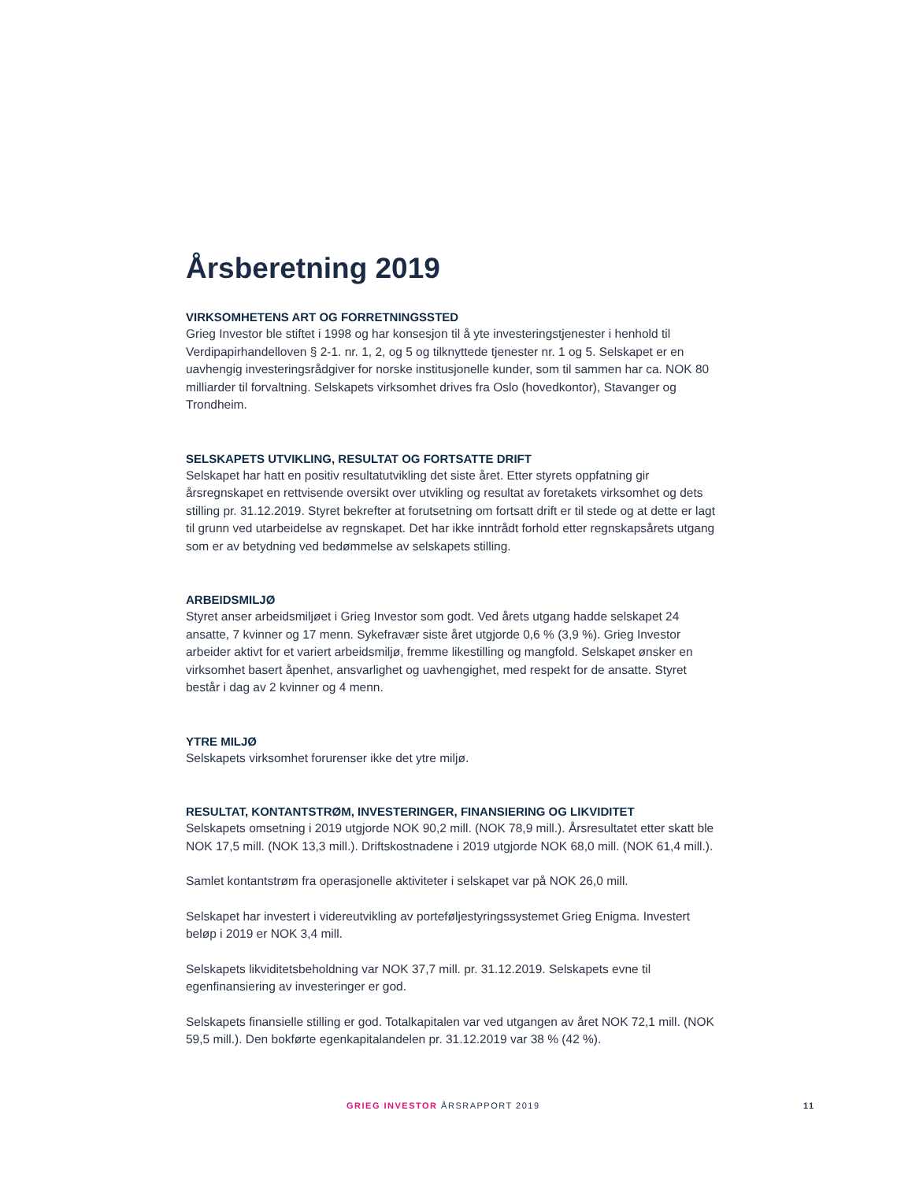Årsberetning 2019
VIRKSOMHETENS ART OG FORRETNINGSSTED
Grieg Investor ble stiftet i 1998 og har konsesjon til å yte investeringstjenester i henhold til Verdipapirhandelloven § 2-1. nr. 1, 2, og 5 og tilknyttede tjenester nr. 1 og 5. Selskapet er en uavhengig investeringsrådgiver for norske institusjonelle kunder, som til sammen har ca. NOK 80 milliarder til forvaltning. Selskapets virksomhet drives fra Oslo (hovedkontor), Stavanger og Trondheim.
SELSKAPETS UTVIKLING, RESULTAT OG FORTSATTE DRIFT
Selskapet har hatt en positiv resultatutvikling det siste året. Etter styrets oppfatning gir årsregnskapet en rettvisende oversikt over utvikling og resultat av foretakets virksomhet og dets stilling pr. 31.12.2019. Styret bekrefter at forutsetning om fortsatt drift er til stede og at dette er lagt til grunn ved utarbeidelse av regnskapet. Det har ikke inntrådt forhold etter regnskapsårets utgang som er av betydning ved bedømmelse av selskapets stilling.
ARBEIDSMILJØ
Styret anser arbeidsmiljøet i Grieg Investor som godt. Ved årets utgang hadde selskapet 24 ansatte, 7 kvinner og 17 menn. Sykefravær siste året utgjorde 0,6 % (3,9 %). Grieg Investor arbeider aktivt for et variert arbeidsmiljø, fremme likestilling og mangfold. Selskapet ønsker en virksomhet basert åpenhet, ansvarlighet og uavhengighet, med respekt for de ansatte. Styret består i dag av 2 kvinner og 4 menn.
YTRE MILJØ
Selskapets virksomhet forurenser ikke det ytre miljø.
RESULTAT, KONTANTSTRØM, INVESTERINGER, FINANSIERING OG LIKVIDITET
Selskapets omsetning i 2019 utgjorde NOK 90,2 mill. (NOK 78,9 mill.). Årsresultatet etter skatt ble NOK 17,5 mill. (NOK 13,3 mill.). Driftskostnadene i 2019 utgjorde NOK 68,0 mill. (NOK 61,4 mill.).
Samlet kontantstrøm fra operasjonelle aktiviteter i selskapet var på NOK 26,0 mill.
Selskapet har investert i videreutvikling av porteføljestyringssystemet Grieg Enigma. Investert beløp i 2019 er NOK 3,4 mill.
Selskapets likviditetsbeholdning var NOK 37,7 mill. pr. 31.12.2019. Selskapets evne til egenfinansiering av investeringer er god.
Selskapets finansielle stilling er god. Totalkapitalen var ved utgangen av året NOK 72,1 mill. (NOK 59,5 mill.). Den bokførte egenkapitalandelen pr. 31.12.2019 var 38 % (42 %).
GRIEG INVESTOR ÅRSRAPPORT 2019 11